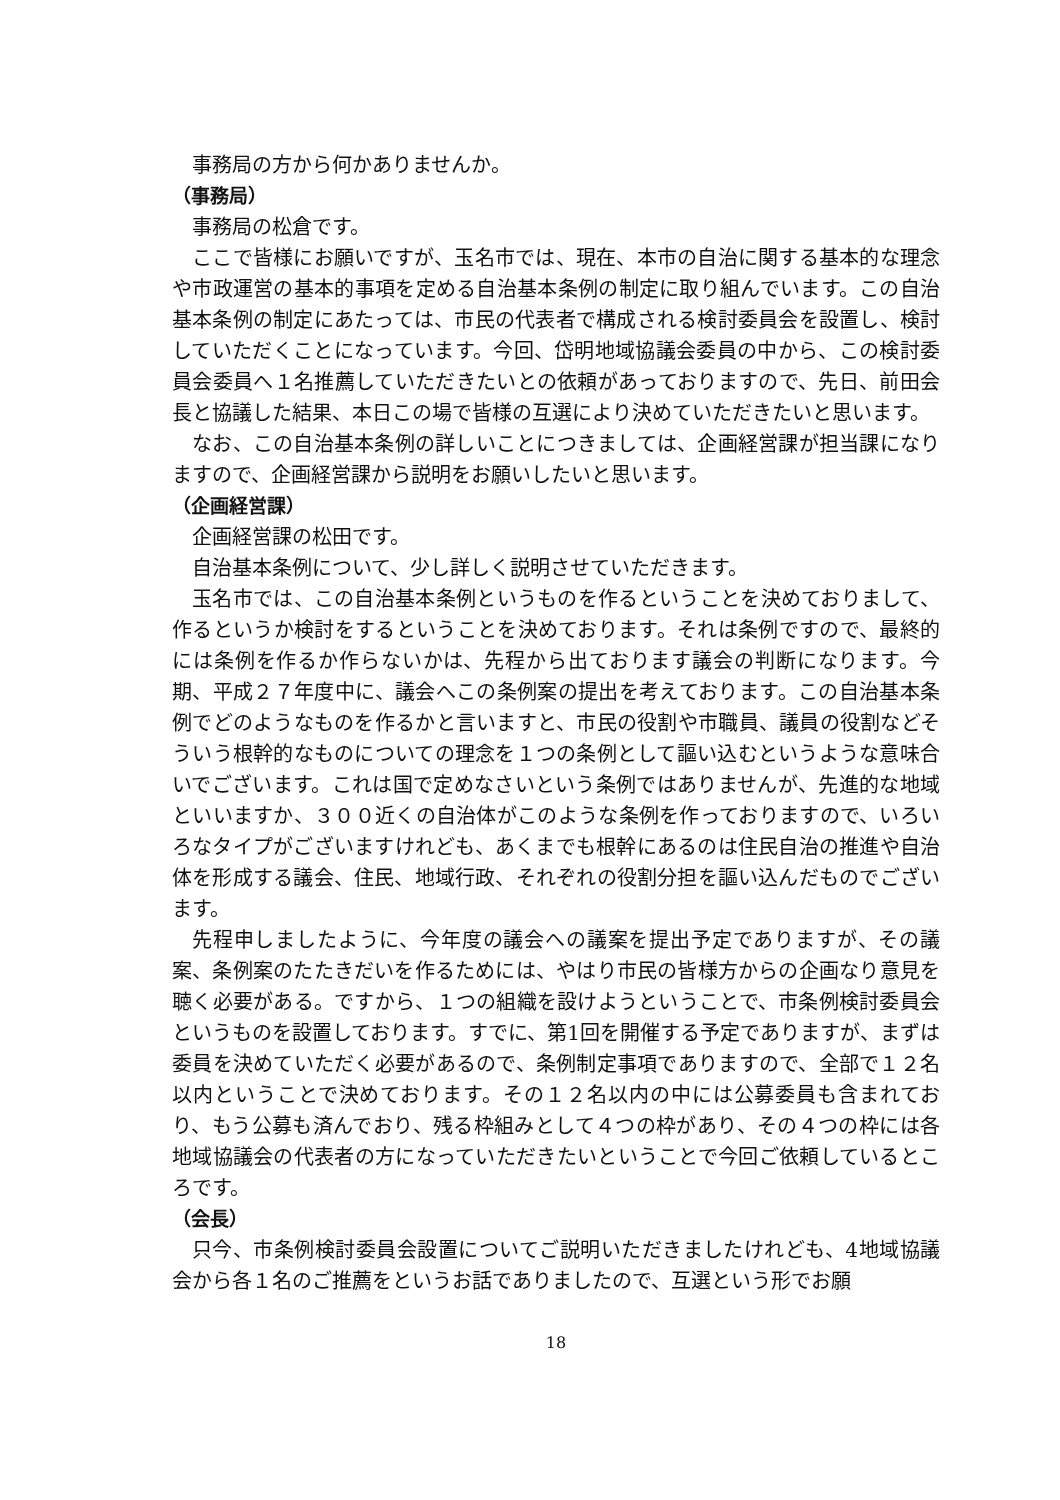事務局の方から何かありませんか。
（事務局）
事務局の松倉です。
ここで皆様にお願いですが、玉名市では、現在、本市の自治に関する基本的な理念や市政運営の基本的事項を定める自治基本条例の制定に取り組んでいます。この自治基本条例の制定にあたっては、市民の代表者で構成される検討委員会を設置し、検討していただくことになっています。今回、岱明地域協議会委員の中から、この検討委員会委員へ１名推薦していただきたいとの依頼があっておりますので、先日、前田会長と協議した結果、本日この場で皆様の互選により決めていただきたいと思います。
なお、この自治基本条例の詳しいことにつきましては、企画経営課が担当課になりますので、企画経営課から説明をお願いしたいと思います。
（企画経営課）
企画経営課の松田です。
自治基本条例について、少し詳しく説明させていただきます。
玉名市では、この自治基本条例というものを作るということを決めておりまして、作るというか検討をするということを決めております。それは条例ですので、最終的には条例を作るか作らないかは、先程から出ております議会の判断になります。今期、平成２７年度中に、議会へこの条例案の提出を考えております。この自治基本条例でどのようなものを作るかと言いますと、市民の役割や市職員、議員の役割などそういう根幹的なものについての理念を１つの条例として謳い込むというような意味合いでございます。これは国で定めなさいという条例ではありませんが、先進的な地域といいますか、３００近くの自治体がこのような条例を作っておりますので、いろいろなタイプがございますけれども、あくまでも根幹にあるのは住民自治の推進や自治体を形成する議会、住民、地域行政、それぞれの役割分担を謳い込んだものでございます。
先程申しましたように、今年度の議会への議案を提出予定でありますが、その議案、条例案のたたきだいを作るためには、やはり市民の皆様方からの企画なり意見を聴く必要がある。ですから、１つの組織を設けようということで、市条例検討委員会というものを設置しております。すでに、第1回を開催する予定でありますが、まずは委員を決めていただく必要があるので、条例制定事項でありますので、全部で１２名以内ということで決めております。その１２名以内の中には公募委員も含まれており、もう公募も済んでおり、残る枠組みとして４つの枠があり、その４つの枠には各地域協議会の代表者の方になっていただきたいということで今回ご依頼しているところです。
（会長）
只今、市条例検討委員会設置についてご説明いただきましたけれども、4地域協議会から各１名のご推薦をというお話でありましたので、互選という形でお願
18